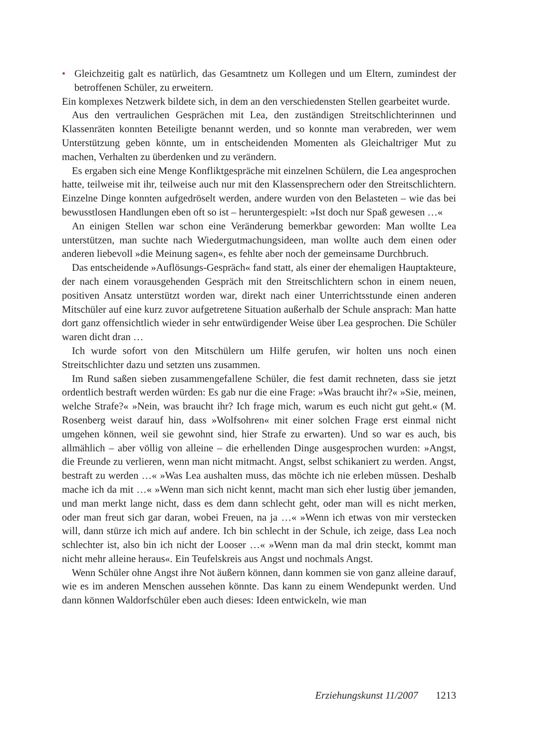• Gleichzeitig galt es natürlich, das Gesamtnetz um Kollegen und um Eltern, zumindest der betroffenen Schüler, zu erweitern.
Ein komplexes Netzwerk bildete sich, in dem an den verschiedensten Stellen gearbeitet wurde.
Aus den vertraulichen Gesprächen mit Lea, den zuständigen Streitschlichterinnen und Klassenräten konnten Beteiligte benannt werden, und so konnte man verabreden, wer wem Unterstützung geben könnte, um in entscheidenden Momenten als Gleichaltriger Mut zu machen, Verhalten zu überdenken und zu verändern.
Es ergaben sich eine Menge Konfliktgespräche mit einzelnen Schülern, die Lea angesprochen hatte, teilweise mit ihr, teilweise auch nur mit den Klassensprechern oder den Streitschlichtern. Einzelne Dinge konnten aufgedröselt werden, andere wurden von den Belasteten – wie das bei bewusstlosen Handlungen eben oft so ist – heruntergespielt: »Ist doch nur Spaß gewesen …«
An einigen Stellen war schon eine Veränderung bemerkbar geworden: Man wollte Lea unterstützen, man suchte nach Wiedergutmachungsideen, man wollte auch dem einen oder anderen liebevoll »die Meinung sagen«, es fehlte aber noch der gemeinsame Durchbruch.
Das entscheidende »Auflösungs-Gespräch« fand statt, als einer der ehemaligen Hauptakteure, der nach einem vorausgehenden Gespräch mit den Streitschlichtern schon in einem neuen, positiven Ansatz unterstützt worden war, direkt nach einer Unterrichtsstunde einen anderen Mitschüler auf eine kurz zuvor aufgetretene Situation außerhalb der Schule ansprach: Man hatte dort ganz offensichtlich wieder in sehr entwürdigender Weise über Lea gesprochen. Die Schüler waren dicht dran …
Ich wurde sofort von den Mitschülern um Hilfe gerufen, wir holten uns noch einen Streitschlichter dazu und setzten uns zusammen.
Im Rund saßen sieben zusammengefallene Schüler, die fest damit rechneten, dass sie jetzt ordentlich bestraft werden würden: Es gab nur die eine Frage: »Was braucht ihr?« »Sie, meinen, welche Strafe?« »Nein, was braucht ihr? Ich frage mich, warum es euch nicht gut geht.« (M. Rosenberg weist darauf hin, dass »Wolfsohren« mit einer solchen Frage erst einmal nicht umgehen können, weil sie gewohnt sind, hier Strafe zu erwarten). Und so war es auch, bis allmählich – aber völlig von alleine – die erhellenden Dinge ausgesprochen wurden: »Angst, die Freunde zu verlieren, wenn man nicht mitmacht. Angst, selbst schikaniert zu werden. Angst, bestraft zu werden …« »Was Lea aushalten muss, das möchte ich nie erleben müssen. Deshalb mache ich da mit …« »Wenn man sich nicht kennt, macht man sich eher lustig über jemanden, und man merkt lange nicht, dass es dem dann schlecht geht, oder man will es nicht merken, oder man freut sich gar daran, wobei Freuen, na ja …« »Wenn ich etwas von mir verstecken will, dann stürze ich mich auf andere. Ich bin schlecht in der Schule, ich zeige, dass Lea noch schlechter ist, also bin ich nicht der Looser …« »Wenn man da mal drin steckt, kommt man nicht mehr alleine heraus«. Ein Teufelskreis aus Angst und nochmals Angst.
Wenn Schüler ohne Angst ihre Not äußern können, dann kommen sie von ganz alleine darauf, wie es im anderen Menschen aussehen könnte. Das kann zu einem Wendepunkt werden. Und dann können Waldorfschüler eben auch dieses: Ideen entwickeln, wie man
Erziehungskunst 11/2007 1213